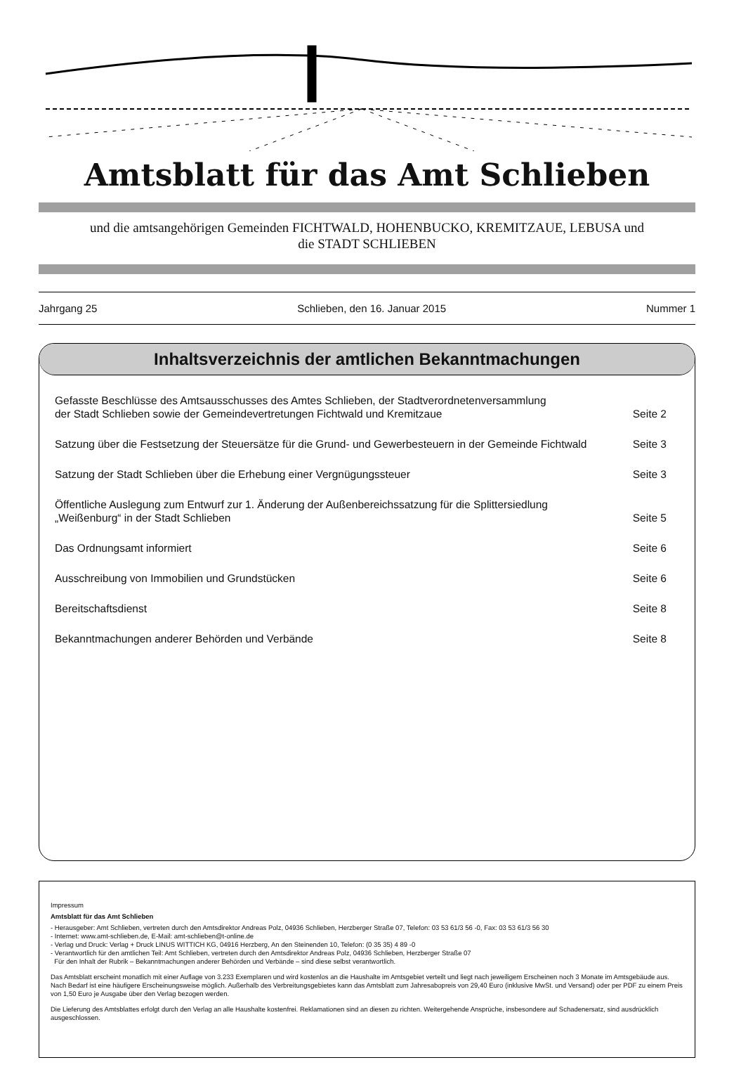Amtsblatt für das Amt Schlieben
und die amtsangehörigen Gemeinden FICHTWALD, HOHENBUCKO, KREMITZAUE, LEBUSA und
die STADT SCHLIEBEN
Jahrgang 25 Schlieben, den 16. Januar 2015 Nummer 1
Inhaltsverzeichnis der amtlichen Bekanntmachungen
Gefasste Beschlüsse des Amtsausschusses des Amtes Schlieben, der Stadtverordnetenversammlung
der Stadt Schlieben sowie der Gemeindevertretungen Fichtwald und Kremitzaue Seite 2
Satzung über die Festsetzung der Steuersätze für die Grund- und Gewerbesteuern in der Gemeinde Fichtwald Seite 3
Satzung der Stadt Schlieben über die Erhebung einer Vergnügungssteuer Seite 3
Öffentliche Auslegung zum Entwurf zur 1. Änderung der Außenbereichssatzung für die Splittersiedlung
„Weißenburg“ in der Stadt Schlieben Seite 5
Das Ordnungsamt informiert Seite 6
Ausschreibung von Immobilien und Grundstücken Seite 6
Bereitschaftsdienst Seite 8
Bekanntmachungen anderer Behörden und Verbände Seite 8
Impressum
Amtsblatt für das Amt Schlieben
- Herausgeber: Amt Schlieben, vertreten durch den Amtsdirektor Andreas Polz, 04936 Schlieben, Herzberger Straße 07, Telefon: 03 53 61/3 56 -0, Fax: 03 53 61/3 56 30
- Internet: www.amt-schlieben.de, E-Mail: amt-schlieben@t-online.de
- Verlag und Druck: Verlag + Druck LINUS WITTICH KG, 04916 Herzberg, An den Steinenden 10, Telefon: (0 35 35) 4 89 -0
- Verantwortlich für den amtlichen Teil: Amt Schlieben, vertreten durch den Amtsdirektor Andreas Polz, 04936 Schlieben, Herzberger Straße 07
Für den Inhalt der Rubrik – Bekanntmachungen anderer Behörden und Verbände – sind diese selbst verantwortlich.
Das Amtsblatt erscheint monatlich mit einer Auflage von 3.233 Exemplaren und wird kostenlos an die Haushalte im Amtsgebiet verteilt und liegt nach jeweiligem Erscheinen noch 3 Monate im Amtsgebäude aus. Nach Bedarf ist eine häufigere Erscheinungsweise möglich. Außerhalb des Verbreitungsgebietes kann das Amtsblatt zum Jahresabopreis von 29,40 Euro (inklusive MwSt. und Versand) oder per PDF zu einem Preis von 1,50 Euro je Ausgabe über den Verlag bezogen werden.
Die Lieferung des Amtsblattes erfolgt durch den Verlag an alle Haushalte kostenfrei. Reklamationen sind an diesen zu richten. Weitergehende Ansprüche, insbesondere auf Schadenersatz, sind ausdrücklich ausgeschlossen.